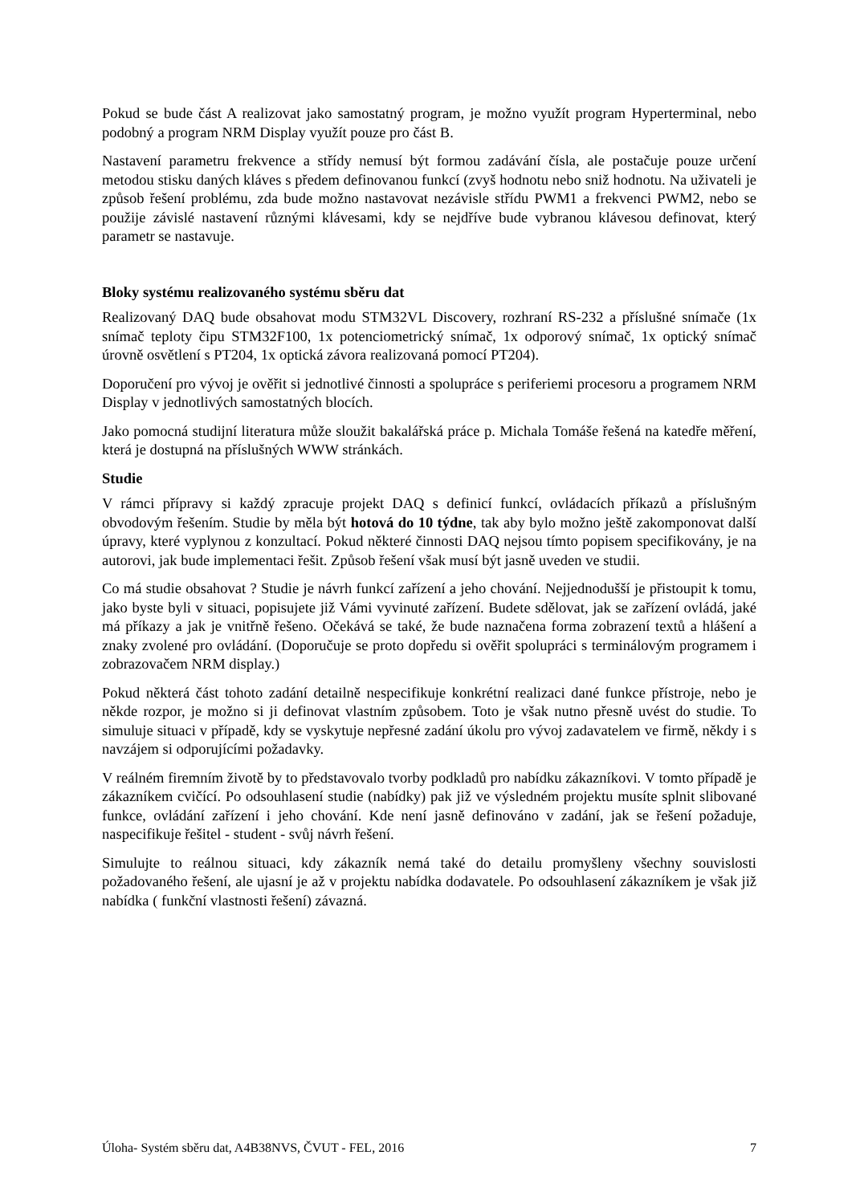Pokud se bude část A realizovat jako samostatný program, je možno využít program Hyperterminal, nebo podobný a program NRM Display využít pouze pro část B.
Nastavení parametru frekvence a střídy nemusí být formou zadávání čísla, ale postačuje pouze určení metodou stisku daných kláves s předem definovanou funkcí (zvyš hodnotu nebo sniž hodnotu. Na uživateli je způsob řešení problému, zda bude možno nastavovat nezávisle střídu PWM1 a frekvenci PWM2, nebo se použije závislé nastavení různými klávesami, kdy se nejdříve bude vybranou klávesou definovat, který parametr se nastavuje.
Bloky systému realizovaného systému sběru dat
Realizovaný DAQ bude obsahovat modu STM32VL Discovery, rozhraní RS-232 a příslušné snímače (1x snímač teploty čipu STM32F100, 1x potenciometrický snímač, 1x odporový snímač, 1x optický snímač úrovně osvětlení s PT204, 1x optická závora realizovaná pomocí PT204).
Doporučení pro vývoj je ověřit si jednotlivé činnosti a spolupráce s periferiemi procesoru a programem NRM Display v jednotlivých samostatných blocích.
Jako pomocná studijní literatura může sloužit bakalářská práce p. Michala Tomáše řešená na katedře měření, která je dostupná na příslušných WWW stránkách.
Studie
V rámci přípravy si každý zpracuje projekt DAQ s definicí funkcí, ovládacích příkazů a příslušným obvodovým řešením. Studie by měla být hotová do 10 týdne, tak aby bylo možno ještě zakomponovat další úpravy, které vyplynou z konzultací. Pokud některé činnosti DAQ nejsou tímto popisem specifikovány, je na autorovi, jak bude implementaci řešit. Způsob řešení však musí být jasně uveden ve studii.
Co má studie obsahovat ? Studie je návrh funkcí zařízení a jeho chování. Nejjednodušší je přistoupit k tomu, jako byste byli v situaci, popisujete již Vámi vyvinuté zařízení. Budete sdělovat, jak se zařízení ovládá, jaké má příkazy a jak je vnitřně řešeno. Očekává se také, že bude naznačena forma zobrazení textů a hlášení a znaky zvolené pro ovládání. (Doporučuje se proto dopředu si ověřit spolupráci s terminálovým programem i zobrazovačem NRM display.)
Pokud některá část tohoto zadání detailně nespecifikuje konkrétní realizaci dané funkce přístroje, nebo je někde rozpor, je možno si ji definovat vlastním způsobem. Toto je však nutno přesně uvést do studie. To simuluje situaci v případě, kdy se vyskytuje nepřesné zadání úkolu pro vývoj zadavatelem ve firmě, někdy i s navzájem si odporujícími požadavky.
V reálném firemním životě by to představovalo tvorby podkladů pro nabídku zákazníkovi. V tomto případě je zákazníkem cvičící. Po odsouhlasení studie (nabídky) pak již ve výsledném projektu musíte splnit slibované funkce, ovládání zařízení i jeho chování. Kde není jasně definováno v zadání, jak se řešení požaduje, naspecifikuje řešitel - student - svůj návrh řešení.
Simulujte to reálnou situaci, kdy zákazník nemá také do detailu promyšleny všechny souvislosti požadovaného řešení, ale ujasní je až v projektu nabídka dodavatele. Po odsouhlasení zákazníkem je však již nabídka ( funkční vlastnosti řešení) závazná.
Úloha- Systém sběru dat, A4B38NVS, ČVUT - FEL, 2016 7